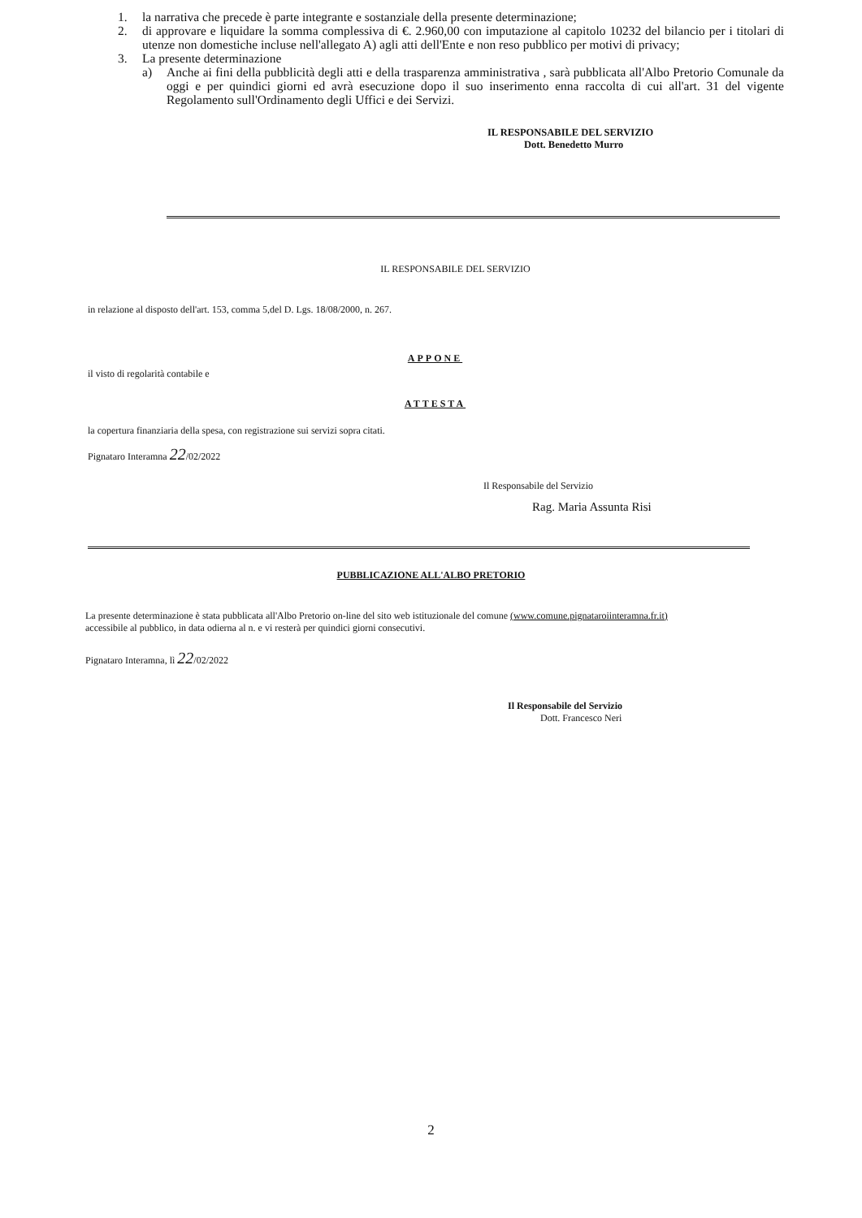1. la narrativa che precede è parte integrante e sostanziale della presente determinazione;
2. di approvare e liquidare la somma complessiva di €. 2.960,00 con imputazione al capitolo 10232 del bilancio per i titolari di utenze non domestiche incluse nell'allegato A) agli atti dell'Ente e non reso pubblico per motivi di privacy;
3. La presente determinazione
a) Anche ai fini della pubblicità degli atti e della trasparenza amministrativa , sarà pubblicata all'Albo Pretorio Comunale da oggi e per quindici giorni ed avrà esecuzione dopo il suo inserimento enna raccolta di cui all'art. 31 del vigente Regolamento sull'Ordinamento degli Uffici e dei Servizi.
IL RESPONSABILE DEL SERVIZIO
Dott. Benedetto Murro
IL RESPONSABILE DEL SERVIZIO
in relazione al disposto dell'art. 153, comma 5,del D. Lgs. 18/08/2000, n. 267.
APPONE
il visto di regolarità contabile e
ATTESTA
la copertura finanziaria della spesa, con registrazione sui servizi sopra citati.
Pignataro Interamna 22/02/2022
Il Responsabile del Servizio
Rag. Maria Assunta Risi
PUBBLICAZIONE ALL'ALBO PRETORIO
La presente determinazione è stata pubblicata all'Albo Pretorio on-line del sito web istituzionale del comune (www.comune.pignataroiinteramna.fr.it) accessibile al pubblico, in data odierna al n. e vi resterà per quindici giorni consecutivi.
Pignataro Interamna, lì 22/02/2022
Il Responsabile del Servizio
Dott. Francesco Neri
2